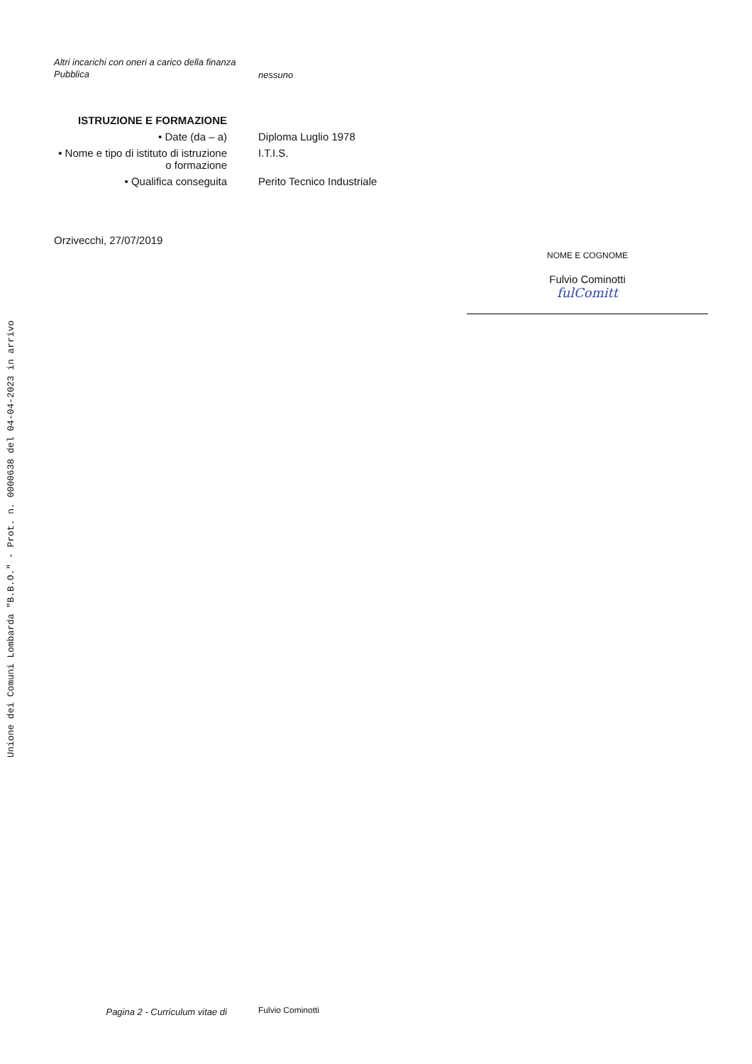Unione dei Comuni Lombarda "B.B.O." - Prot. n. 0000638 del 04-04-2023 in arrivo
Altri incarichi con oneri a carico della finanza
Pubblica
nessuno
ISTRUZIONE E FORMAZIONE
• Date (da – a) Diploma Luglio 1978
• Nome e tipo di istituto di istruzione o formazione
I.T.I.S.
• Qualifica conseguita Perito Tecnico Industriale
Orzivecchi, 27/07/2019
NOME E COGNOME
Fulvio Cominotti
fulComitt
Pagina 2 - Curriculum vitae di
Fulvio Cominotti